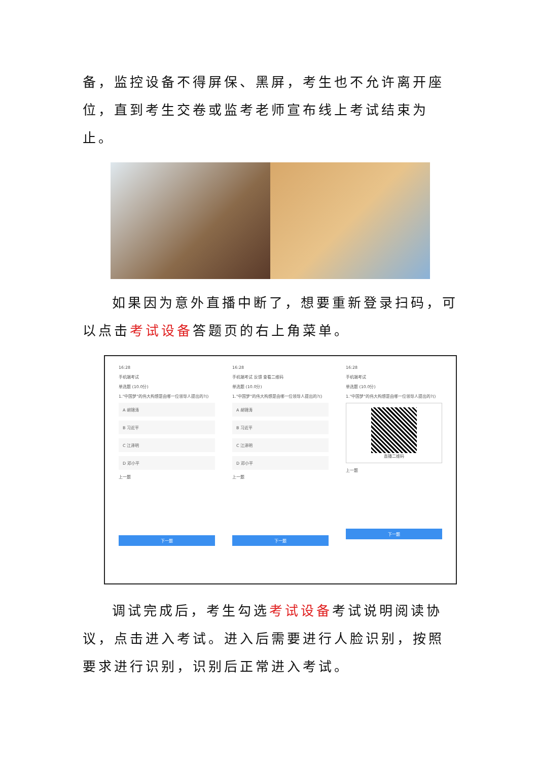备，监控设备不得屏保、黑屏，考生也不允许离开座位，直到考生交卷或监考老师宣布线上考试结束为止。
如果因为意外直播中断了，想要重新登录扫码，可以点击考试设备答题页的右上角菜单。
16:28
手机端考试
单选题 (10.0分)
1."中国梦"的伟大构想是由哪一位领导人提出的?()
A 胡锦涛
B 习近平
C 江泽明
D 邓小平
上一题
下一题
16:28
手机端考试 反馈 查看二维码
单选题 (10.0分)
1."中国梦"的伟大构想是由哪一位领导人提出的?()
A 胡锦涛
B 习近平
C 江泽明
D 邓小平
上一题
下一题
16:28
手机端考试
单选题 (10.0分)
1."中国梦"的伟大构想是由哪一位领导人提出的?()
直播二维码
上一题
下一题
调试完成后，考生勾选考试设备考试说明阅读协议，点击进入考试。进入后需要进行人脸识别，按照要求进行识别，识别后正常进入考试。